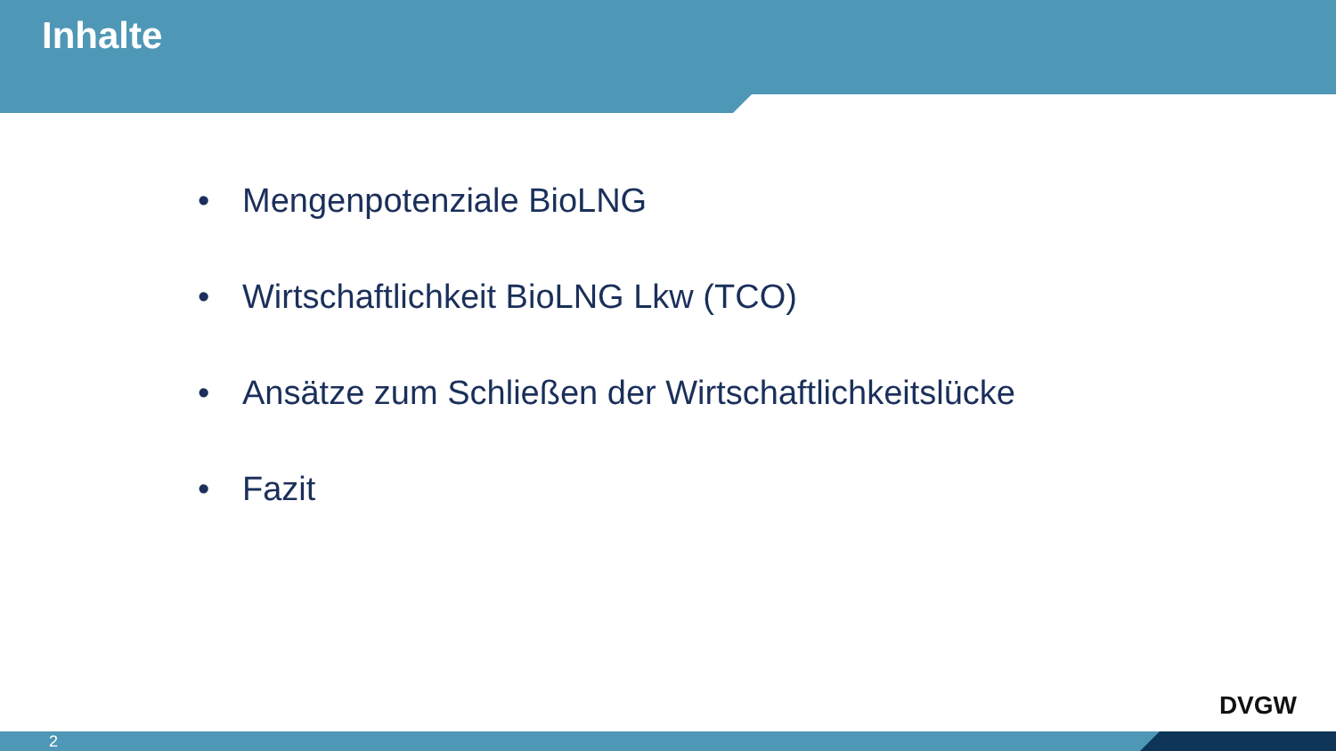Inhalte
• Mengenpotenziale BioLNG
• Wirtschaftlichkeit BioLNG Lkw (TCO)
• Ansätze zum Schließen der Wirtschaftlichkeitslücke
• Fazit
DVGW
2